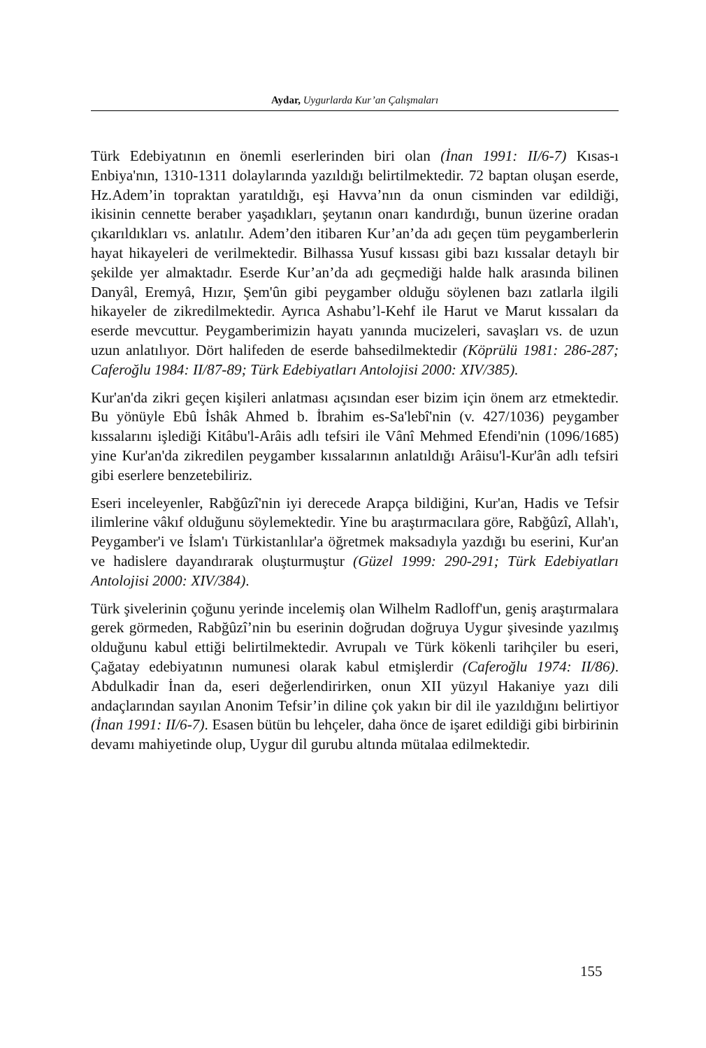Aydar, Uygurlarda Kur’an Çalışmaları
Türk Edebiyatının en önemli eserlerinden biri olan (İnan 1991: II/6-7) Kısas-ı Enbiya'nın, 1310-1311 dolaylarında yazıldığı belirtilmektedir. 72 baptan oluşan eserde, Hz.Adem’in topraktan yaratıldığı, eşi Havva’nın da onun cisminden var edildiği, ikisinin cennette beraber yaşadıkları, şeytanın onarı kandırdığı, bunun üzerine oradan çıkarıldıkları vs. anlatılır. Adem’den itibaren Kur’an’da adı geçen tüm peygamberlerin hayat hikayeleri de verilmektedir. Bilhassa Yusuf kıssası gibi bazı kıssalar detaylı bir şekilde yer almaktadır. Eserde Kur’an’da adı geçmediği halde halk arasında bilinen Danyâl, Eremyâ, Hızır, Şem'ûn gibi peygamber olduğu söylenen bazı zatlarla ilgili hikayeler de zikredilmektedir. Ayrıca Ashabu’l-Kehf ile Harut ve Marut kıssaları da eserde mevcuttur. Peygamberimizin hayatı yanında mucizeleri, savaşları vs. de uzun uzun anlatılıyor. Dört halifeden de eserde bahsedilmektedir (Köprülü 1981: 286-287; Caferoğlu 1984: II/87-89; Türk Edebiyatları Antolojisi 2000: XIV/385).
Kur'an'da zikri geçen kişileri anlatması açısından eser bizim için önem arz etmektedir. Bu yönüyle Ebû İshâk Ahmed b. İbrahim es-Sa'lebî'nin (v. 427/1036) peygamber kıssalarını işlediği Kitâbu'l-Arâis adlı tefsiri ile Vânî Mehmed Efendi'nin (1096/1685) yine Kur'an'da zikredilen peygamber kıssalarının anlatıldığı Arâisu'l-Kur'ân adlı tefsiri gibi eserlere benzetebiliriz.
Eseri inceleyenler, Rabğûzî'nin iyi derecede Arapça bildiğini, Kur'an, Hadis ve Tefsir ilimlerine vâkıf olduğunu söylemektedir. Yine bu araştırmacılara göre, Rabğûzî, Allah'ı, Peygamber'i ve İslam'ı Türkistanlılar'a öğretmek maksadıyla yazdığı bu eserini, Kur'an ve hadislere dayandırarak oluşturmuştur (Güzel 1999: 290-291; Türk Edebiyatları Antolojisi 2000: XIV/384).
Türk şivelerinin çoğunu yerinde incelemiş olan Wilhelm Radloff'un, geniş araştırmalara gerek görmeden, Rabğûzî’nin bu eserinin doğrudan doğruya Uygur şivesinde yazılmış olduğunu kabul ettiği belirtilmektedir. Avrupalı ve Türk kökenli tarihçiler bu eseri, Çağatay edebiyatının numunesi olarak kabul etmişlerdir (Caferoğlu 1974: II/86). Abdulkadir İnan da, eseri değerlendirirken, onun XII yüzyıl Hakaniye yazı dili andaçlarından sayılan Anonim Tefsir’in diline çok yakın bir dil ile yazıldığını belirtiyor (İnan 1991: II/6-7). Esasen bütün bu lehçeler, daha önce de işaret edildiği gibi birbirinin devamı mahiyetinde olup, Uygur dil gurubu altında mütalaa edilmektedir.
155